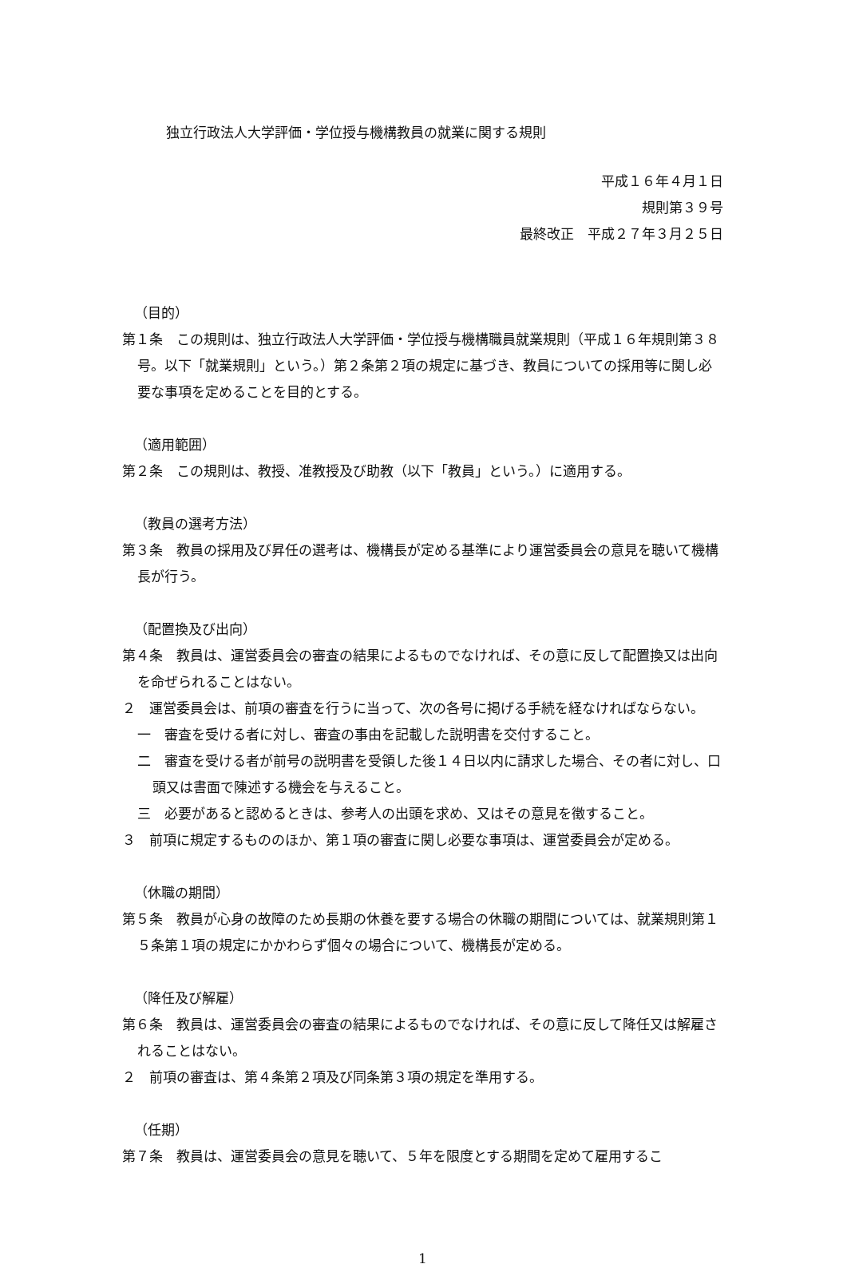独立行政法人大学評価・学位授与機構教員の就業に関する規則
平成１６年４月１日
規則第３９号
最終改正　平成２７年３月２５日
（目的）
第１条　この規則は、独立行政法人大学評価・学位授与機構職員就業規則（平成１６年規則第３８号。以下「就業規則」という。）第２条第２項の規定に基づき、教員についての採用等に関し必要な事項を定めることを目的とする。
（適用範囲）
第２条　この規則は、教授、准教授及び助教（以下「教員」という。）に適用する。
（教員の選考方法）
第３条　教員の採用及び昇任の選考は、機構長が定める基準により運営委員会の意見を聴いて機構長が行う。
（配置換及び出向）
第４条　教員は、運営委員会の審査の結果によるものでなければ、その意に反して配置換又は出向を命ぜられることはない。
２　運営委員会は、前項の審査を行うに当って、次の各号に掲げる手続を経なければならない。
一　審査を受ける者に対し、審査の事由を記載した説明書を交付すること。
二　審査を受ける者が前号の説明書を受領した後１４日以内に請求した場合、その者に対し、口頭又は書面で陳述する機会を与えること。
三　必要があると認めるときは、参考人の出頭を求め、又はその意見を徴すること。
３　前項に規定するもののほか、第１項の審査に関し必要な事項は、運営委員会が定める。
（休職の期間）
第５条　教員が心身の故障のため長期の休養を要する場合の休職の期間については、就業規則第１５条第１項の規定にかかわらず個々の場合について、機構長が定める。
（降任及び解雇）
第６条　教員は、運営委員会の審査の結果によるものでなければ、その意に反して降任又は解雇されることはない。
２　前項の審査は、第４条第２項及び同条第３項の規定を準用する。
（任期）
第７条　教員は、運営委員会の意見を聴いて、５年を限度とする期間を定めて雇用するこ
1